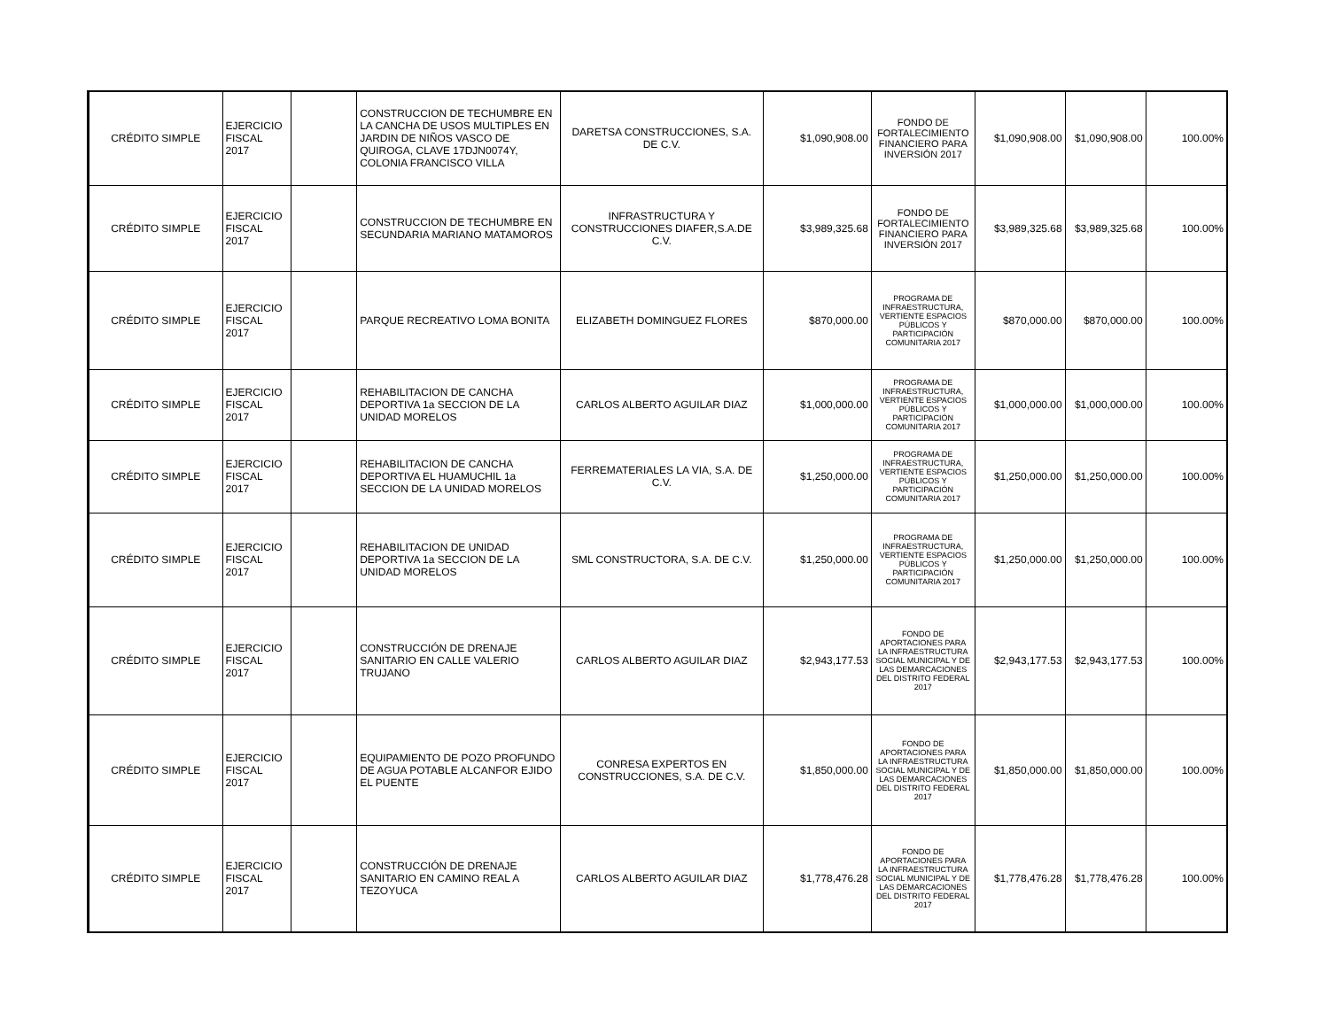| CRÉDITO SIMPLE | EJERCICIO FISCAL 2017 | | CONSTRUCCION DE TECHUMBRE EN LA CANCHA DE USOS MULTIPLES EN JARDIN DE NIÑOS VASCO DE QUIROGA, CLAVE 17DJN0074Y, COLONIA FRANCISCO VILLA | DARETSA CONSTRUCCIONES, S.A. DE C.V. | $1,090,908.00 | FONDO DE FORTALECIMIENTO FINANCIERO PARA INVERSIÓN 2017 | $1,090,908.00 | $1,090,908.00 | 100.00% |
| CRÉDITO SIMPLE | EJERCICIO FISCAL 2017 | | CONSTRUCCION DE TECHUMBRE EN SECUNDARIA MARIANO MATAMOROS | INFRASTRUCTURA Y CONSTRUCCIONES DIAFER,S.A.DE C.V. | $3,989,325.68 | FONDO DE FORTALECIMIENTO FINANCIERO PARA INVERSIÓN 2017 | $3,989,325.68 | $3,989,325.68 | 100.00% |
| CRÉDITO SIMPLE | EJERCICIO FISCAL 2017 | | PARQUE RECREATIVO LOMA BONITA | ELIZABETH DOMINGUEZ FLORES | $870,000.00 | PROGRAMA DE INFRAESTRUCTURA, VERTIENTE ESPACIOS PÚBLICOS Y PARTICIPACIÓN COMUNITARIA 2017 | $870,000.00 | $870,000.00 | 100.00% |
| CRÉDITO SIMPLE | EJERCICIO FISCAL 2017 | | REHABILITACION DE CANCHA DEPORTIVA 1a SECCION DE LA UNIDAD MORELOS | CARLOS ALBERTO AGUILAR DIAZ | $1,000,000.00 | PROGRAMA DE INFRAESTRUCTURA, VERTIENTE ESPACIOS PÚBLICOS Y PARTICIPACIÓN COMUNITARIA 2017 | $1,000,000.00 | $1,000,000.00 | 100.00% |
| CRÉDITO SIMPLE | EJERCICIO FISCAL 2017 | | REHABILITACION DE CANCHA DEPORTIVA EL HUAMUCHIL 1a SECCION DE LA UNIDAD MORELOS | FERREMATERIALES LA VIA, S.A. DE C.V. | $1,250,000.00 | PROGRAMA DE INFRAESTRUCTURA, VERTIENTE ESPACIOS PÚBLICOS Y PARTICIPACIÓN COMUNITARIA 2017 | $1,250,000.00 | $1,250,000.00 | 100.00% |
| CRÉDITO SIMPLE | EJERCICIO FISCAL 2017 | | REHABILITACION DE UNIDAD DEPORTIVA 1a SECCION DE LA UNIDAD MORELOS | SML CONSTRUCTORA, S.A. DE C.V. | $1,250,000.00 | PROGRAMA DE INFRAESTRUCTURA, VERTIENTE ESPACIOS PÚBLICOS Y PARTICIPACIÓN COMUNITARIA 2017 | $1,250,000.00 | $1,250,000.00 | 100.00% |
| CRÉDITO SIMPLE | EJERCICIO FISCAL 2017 | | CONSTRUCCIÓN DE DRENAJE SANITARIO EN CALLE VALERIO TRUJANO | CARLOS ALBERTO AGUILAR DIAZ | $2,943,177.53 | FONDO DE APORTACIONES PARA LA INFRAESTRUCTURA SOCIAL MUNICIPAL Y DE LAS DEMARCACIONES DEL DISTRITO FEDERAL 2017 | $2,943,177.53 | $2,943,177.53 | 100.00% |
| CRÉDITO SIMPLE | EJERCICIO FISCAL 2017 | | EQUIPAMIENTO DE POZO PROFUNDO DE AGUA POTABLE ALCANFOR EJIDO EL PUENTE | CONRESA EXPERTOS EN CONSTRUCCIONES, S.A. DE C.V. | $1,850,000.00 | FONDO DE APORTACIONES PARA LA INFRAESTRUCTURA SOCIAL MUNICIPAL Y DE LAS DEMARCACIONES DEL DISTRITO FEDERAL 2017 | $1,850,000.00 | $1,850,000.00 | 100.00% |
| CRÉDITO SIMPLE | EJERCICIO FISCAL 2017 | | CONSTRUCCIÓN DE DRENAJE SANITARIO EN CAMINO REAL A TEZOYUCA | CARLOS ALBERTO AGUILAR DIAZ | $1,778,476.28 | FONDO DE APORTACIONES PARA LA INFRAESTRUCTURA SOCIAL MUNICIPAL Y DE LAS DEMARCACIONES DEL DISTRITO FEDERAL 2017 | $1,778,476.28 | $1,778,476.28 | 100.00% |